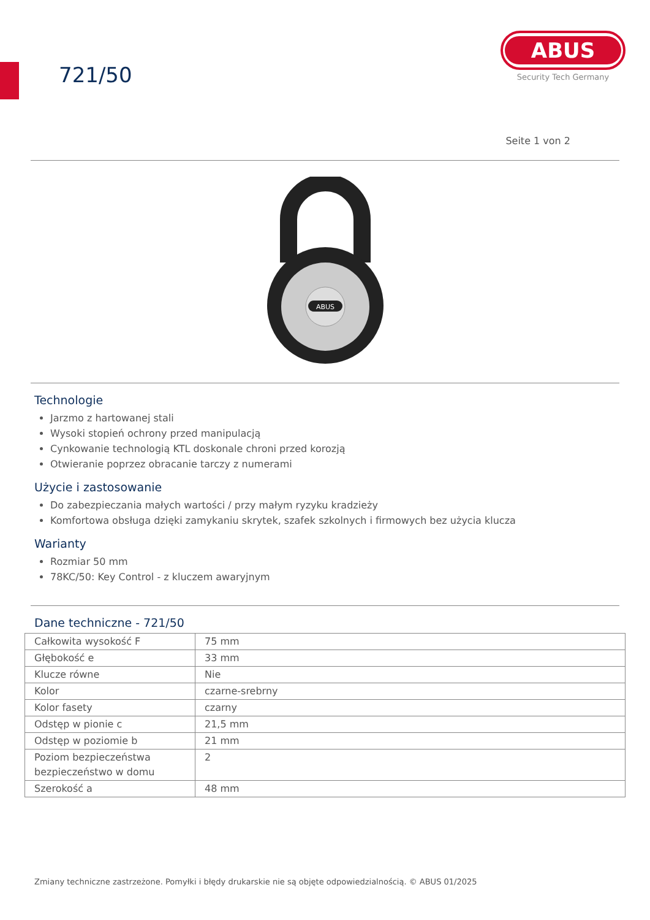721/50
ABUS
Security Tech Germany
Seite 1 von 2
ABUS
Technologie
Jarzmo z hartowanej stali
Wysoki stopień ochrony przed manipulacją
Cynkowanie technologią KTL doskonale chroni przed korozją
Otwieranie poprzez obracanie tarczy z numerami
Użycie i zastosowanie
Do zabezpieczania małych wartości / przy małym ryzyku kradzieży
Komfortowa obsługa dzięki zamykaniu skrytek, szafek szkolnych i firmowych bez użycia klucza
Warianty
Rozmiar 50 mm
78KC/50: Key Control - z kluczem awaryjnym
Dane techniczne - 721/50
| Całkowita wysokość F | 75 mm |
| Głębokość e | 33 mm |
| Klucze równe | Nie |
| Kolor | czarne-srebrny |
| Kolor fasety | czarny |
| Odstęp w pionie c | 21,5 mm |
| Odstęp w poziomie b | 21 mm |
| Poziom bezpieczeństwa bezpieczeństwo w domu | 2 |
| Szerokość a | 48 mm |
Zmiany techniczne zastrzeżone. Pomyłki i błędy drukarskie nie są objęte odpowiedzialnością. © ABUS 01/2025